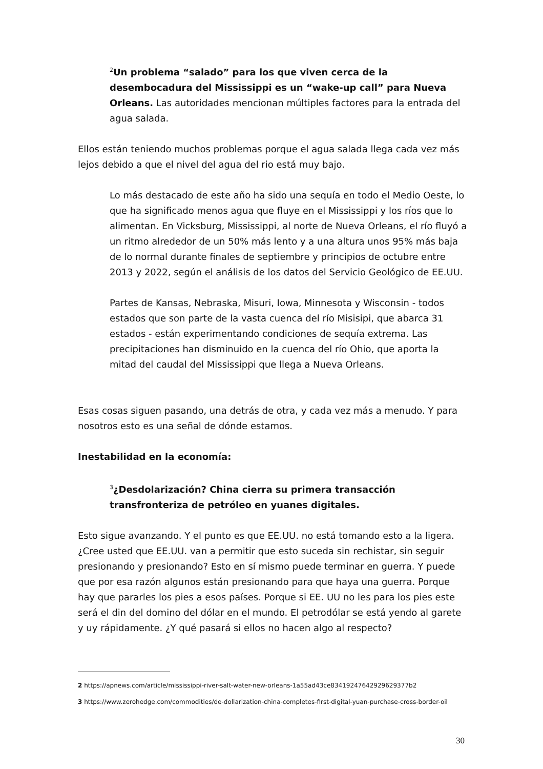<sup>2</sup> Un problema “salado” para los que viven cerca de la desembocadura del Mississippi es un “wake-up call” para Nueva Orleans. Las autoridades mencionan múltiples factores para la entrada del agua salada.
Ellos están teniendo muchos problemas porque el agua salada llega cada vez más lejos debido a que el nivel del agua del rio está muy bajo.
Lo más destacado de este año ha sido una sequía en todo el Medio Oeste, lo que ha significado menos agua que fluye en el Mississippi y los ríos que lo alimentan. En Vicksburg, Mississippi, al norte de Nueva Orleans, el río fluyó a un ritmo alrededor de un 50% más lento y a una altura unos 95% más baja de lo normal durante finales de septiembre y principios de octubre entre 2013 y 2022, según el análisis de los datos del Servicio Geológico de EE.UU.
Partes de Kansas, Nebraska, Misuri, Iowa, Minnesota y Wisconsin - todos estados que son parte de la vasta cuenca del río Misisipi, que abarca 31 estados - están experimentando condiciones de sequía extrema. Las precipitaciones han disminuido en la cuenca del río Ohio, que aporta la mitad del caudal del Mississippi que llega a Nueva Orleans.
Esas cosas siguen pasando, una detrás de otra, y cada vez más a menudo. Y para nosotros esto es una señal de dónde estamos.
Inestabilidad en la economía:
<sup>3</sup>¿Desdolarización? China cierra su primera transacción transfronteriza de petróleo en yuanes digitales.
Esto sigue avanzando. Y el punto es que EE.UU. no está tomando esto a la ligera. ¿Cree usted que EE.UU. van a permitir que esto suceda sin rechistar, sin seguir presionando y presionando? Esto en sí mismo puede terminar en guerra. Y puede que por esa razón algunos están presionando para que haya una guerra. Porque hay que pararles los pies a esos países. Porque si EE. UU no les para los pies este será el din del domino del dólar en el mundo. El petrodólar se está yendo al garete y uy rápidamente. ¿Y qué pasará si ellos no hacen algo al respecto?
2 https://apnews.com/article/mississippi-river-salt-water-new-orleans-1a55ad43ce83419247642929629377b2
3 https://www.zerohedge.com/commodities/de-dollarization-china-completes-first-digital-yuan-purchase-cross-border-oil
30